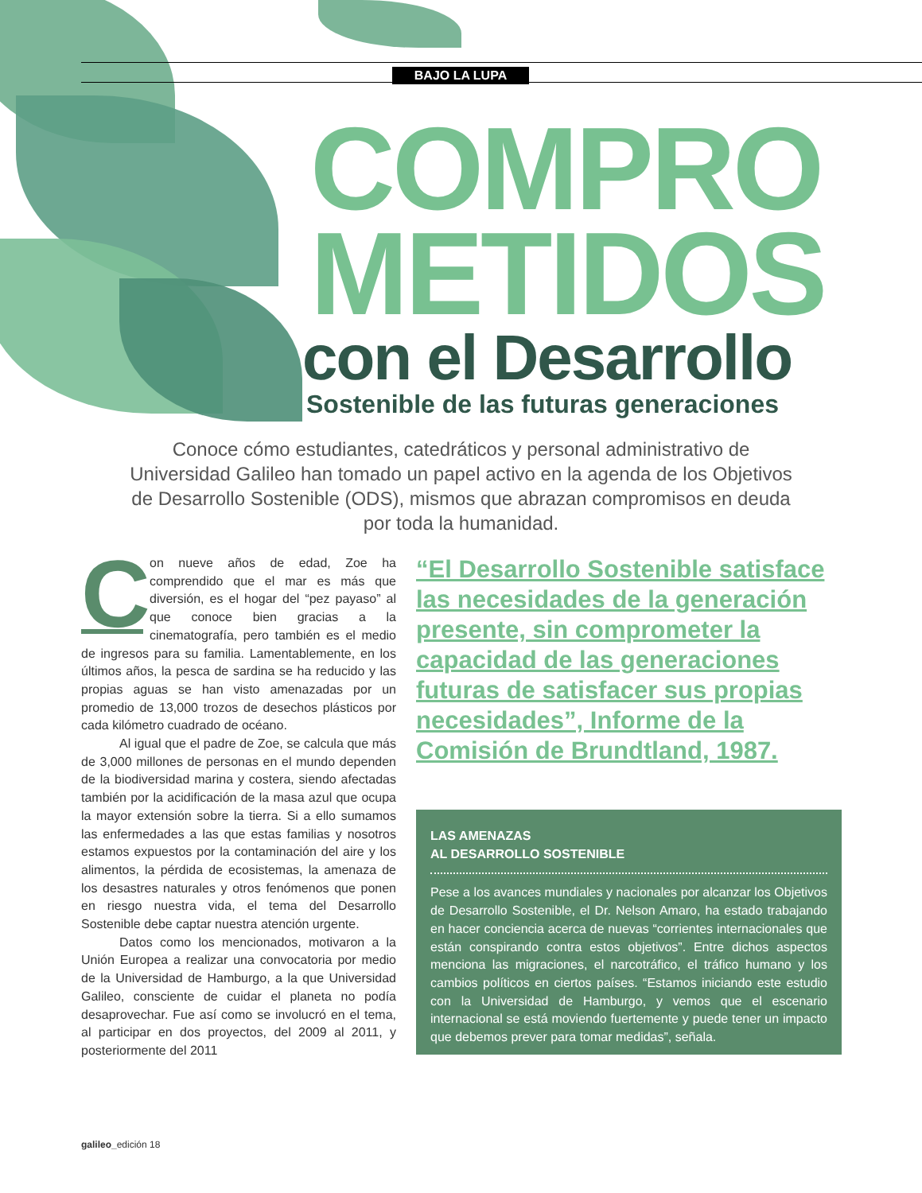BAJO LA LUPA
COMPRO
METIDOS
con el Desarrollo
Sostenible de las futuras generaciones
Conoce cómo estudiantes, catedráticos y personal administrativo de Universidad Galileo han tomado un papel activo en la agenda de los Objetivos de Desarrollo Sostenible (ODS), mismos que abrazan compromisos en deuda por toda la humanidad.
Con nueve años de edad, Zoe ha comprendido que el mar es más que diversión, es el hogar del “pez payaso” al que conoce bien gracias a la cinematografía, pero también es el medio de ingresos para su familia. Lamentablemente, en los últimos años, la pesca de sardina se ha reducido y las propias aguas se han visto amenazadas por un promedio de 13,000 trozos de desechos plásticos por cada kilómetro cuadrado de océano.
   Al igual que el padre de Zoe, se calcula que más de 3,000 millones de personas en el mundo dependen de la biodiversidad marina y costera, siendo afectadas también por la acidificación de la masa azul que ocupa la mayor extensión sobre la tierra. Si a ello sumamos las enfermedades a las que estas familias y nosotros estamos expuestos por la contaminación del aire y los alimentos, la pérdida de ecosistemas, la amenaza de los desastres naturales y otros fenómenos que ponen en riesgo nuestra vida, el tema del Desarrollo Sostenible debe captar nuestra atención urgente.
   Datos como los mencionados, motivaron a la Unión Europea a realizar una convocatoria por medio de la Universidad de Hamburgo, a la que Universidad Galileo, consciente de cuidar el planeta no podía desaprovechar. Fue así como se involucró en el tema, al participar en dos proyectos, del 2009 al 2011, y posteriormente del 2011
“El Desarrollo Sostenible satisface las necesidades de la generación presente, sin comprometer la capacidad de las generaciones futuras de satisfacer sus propias necesidades”, Informe de la Comisión de Brundtland, 1987.
LAS AMENAZAS
AL DESARROLLO SOSTENIBLE
Pese a los avances mundiales y nacionales por alcanzar los Objetivos de Desarrollo Sostenible, el Dr. Nelson Amaro, ha estado trabajando en hacer conciencia acerca de nuevas “corrientes internacionales que están conspirando contra estos objetivos”. Entre dichos aspectos menciona las migraciones, el narcotráfico, el tráfico humano y los cambios políticos en ciertos países. “Estamos iniciando este estudio con la Universidad de Hamburgo, y vemos que el escenario internacional se está moviendo fuertemente y puede tener un impacto que debemos prever para tomar medidas”, señala.
galileo_edición 18